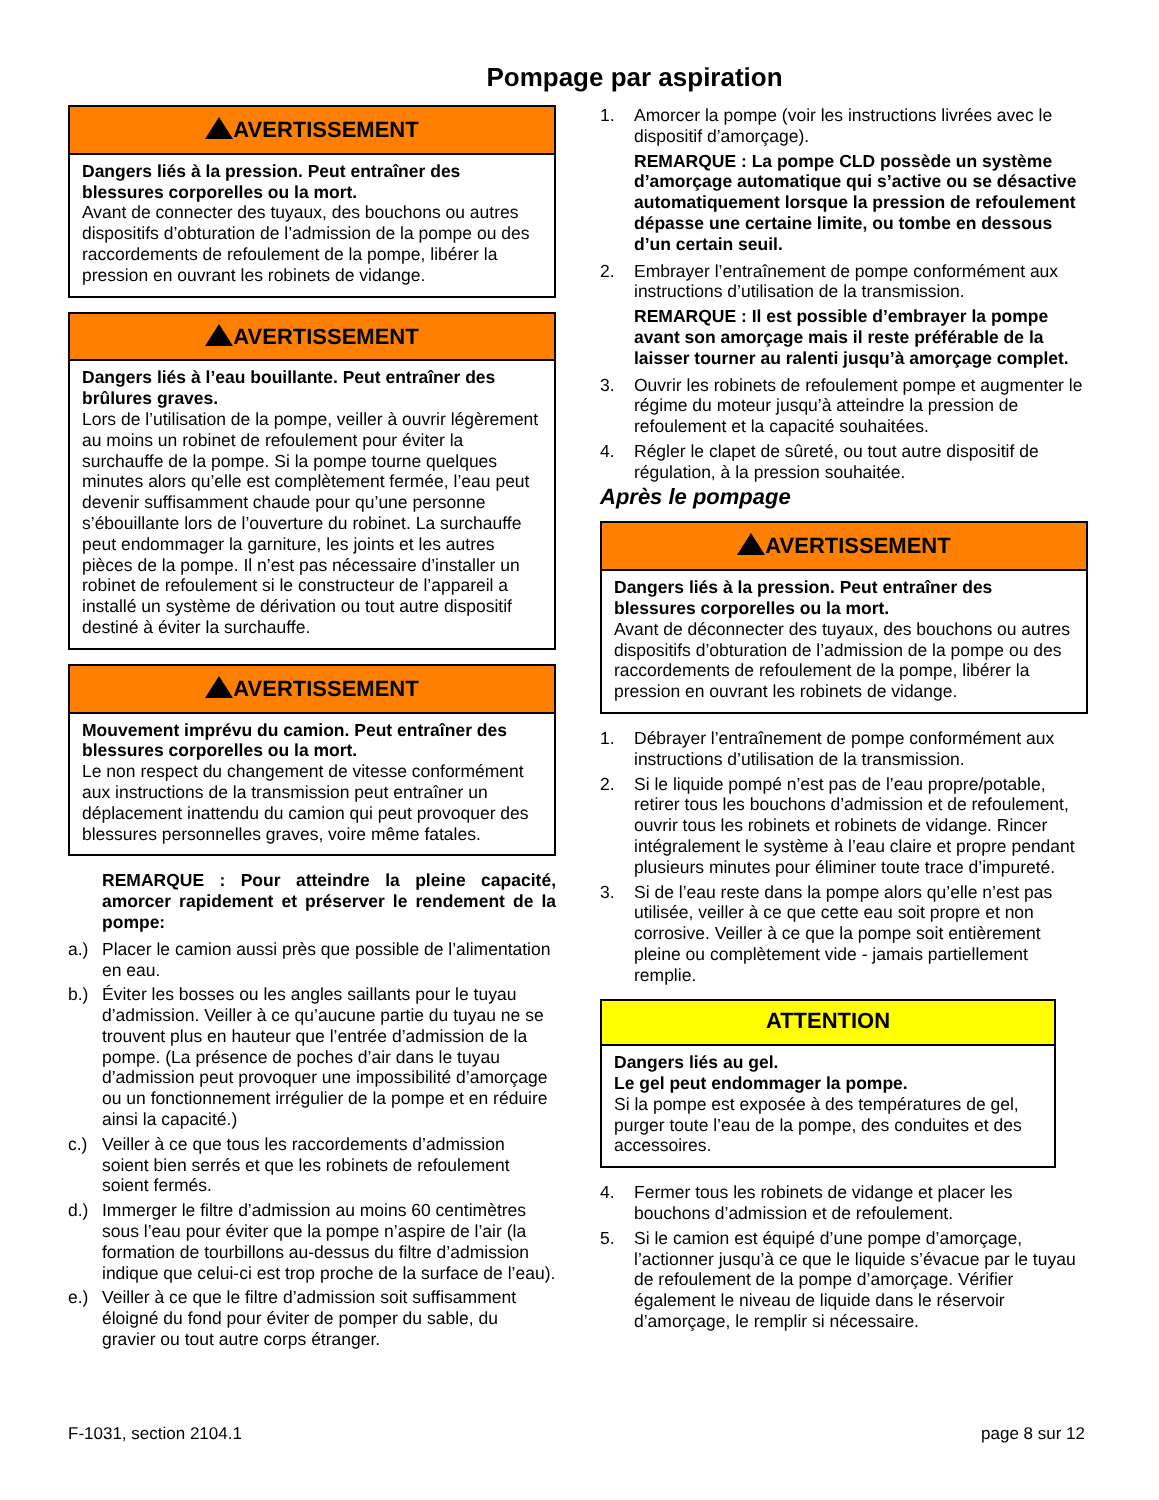Pompage par aspiration
AVERTISSEMENT
Dangers liés à la pression. Peut entraîner des blessures corporelles ou la mort.
Avant de connecter des tuyaux, des bouchons ou autres dispositifs d’obturation de l’admission de la pompe ou des raccordements de refoulement de la pompe, libérer la pression en ouvrant les robinets de vidange.
AVERTISSEMENT
Dangers liés à l’eau bouillante. Peut entraîner des brûlures graves.
Lors de l’utilisation de la pompe, veiller à ouvrir légèrement au moins un robinet de refoulement pour éviter la surchauffe de la pompe. Si la pompe tourne quelques minutes alors qu’elle est complètement fermée, l’eau peut devenir suffisamment chaude pour qu’une personne s’ébouillante lors de l’ouverture du robinet. La surchauffe peut endommager la garniture, les joints et les autres pièces de la pompe. Il n’est pas nécessaire d’installer un robinet de refoulement si le constructeur de l’appareil a installé un système de dérivation ou tout autre dispositif destiné à éviter la surchauffe.
AVERTISSEMENT
Mouvement imprévu du camion. Peut entraîner des blessures corporelles ou la mort.
Le non respect du changement de vitesse conformément aux instructions de la transmission peut entraîner un déplacement inattendu du camion qui peut provoquer des blessures personnelles graves, voire même fatales.
REMARQUE : Pour atteindre la pleine capacité, amorcer rapidement et préserver le rendement de la pompe:
a.) Placer le camion aussi près que possible de l’alimentation en eau.
b.) Éviter les bosses ou les angles saillants pour le tuyau d’admission. Veiller à ce qu’aucune partie du tuyau ne se trouvent plus en hauteur que l’entrée d’admission de la pompe. (La présence de poches d’air dans le tuyau d’admission peut provoquer une impossibilité d’amorçage ou un fonctionnement irrégulier de la pompe et en réduire ainsi la capacité.)
c.) Veiller à ce que tous les raccordements d’admission soient bien serrés et que les robinets de refoulement soient fermés.
d.) Immerger le filtre d’admission au moins 60 centimètres sous l’eau pour éviter que la pompe n’aspire de l’air (la formation de tourbillons au-dessus du filtre d’admission indique que celui-ci est trop proche de la surface de l’eau).
e.) Veiller à ce que le filtre d’admission soit suffisamment éloigné du fond pour éviter de pomper du sable, du gravier ou tout autre corps étranger.
1. Amorcer la pompe (voir les instructions livrées avec le dispositif d’amorçage).
REMARQUE : La pompe CLD possède un système d’amorçage automatique qui s’active ou se désactive automatiquement lorsque la pression de refoulement dépasse une certaine limite, ou tombe en dessous d’un certain seuil.
2. Embrayer l’entraînement de pompe conformément aux instructions d’utilisation de la transmission.
REMARQUE : Il est possible d’embrayer la pompe avant son amorçage mais il reste préférable de la laisser tourner au ralenti jusqu’à amorçage complet.
3. Ouvrir les robinets de refoulement pompe et augmenter le régime du moteur jusqu’à atteindre la pression de refoulement et la capacité souhaitées.
4. Régler le clapet de sûreté, ou tout autre dispositif de régulation, à la pression souhaitée.
Après le pompage
AVERTISSEMENT
Dangers liés à la pression. Peut entraîner des blessures corporelles ou la mort.
Avant de déconnecter des tuyaux, des bouchons ou autres dispositifs d’obturation de l’admission de la pompe ou des raccordements de refoulement de la pompe, libérer la pression en ouvrant les robinets de vidange.
1. Débrayer l’entraînement de pompe conformément aux instructions d’utilisation de la transmission.
2. Si le liquide pompé n’est pas de l’eau propre/potable, retirer tous les bouchons d’admission et de refoulement, ouvrir tous les robinets et robinets de vidange. Rincer intégralement le système à l’eau claire et propre pendant plusieurs minutes pour éliminer toute trace d’impureté.
3. Si de l’eau reste dans la pompe alors qu’elle n’est pas utilisée, veiller à ce que cette eau soit propre et non corrosive. Veiller à ce que la pompe soit entièrement pleine ou complètement vide - jamais partiellement remplie.
ATTENTION
Dangers liés au gel.
Le gel peut endommager la pompe.
Si la pompe est exposée à des températures de gel, purger toute l’eau de la pompe, des conduites et des accessoires.
4. Fermer tous les robinets de vidange et placer les bouchons d’admission et de refoulement.
5. Si le camion est équipé d’une pompe d’amorçage, l’actionner jusqu’à ce que le liquide s’évacue par le tuyau de refoulement de la pompe d’amorçage. Vérifier également le niveau de liquide dans le réservoir d’amorçage, le remplir si nécessaire.
F-1031, section 2104.1 page 8 sur 12